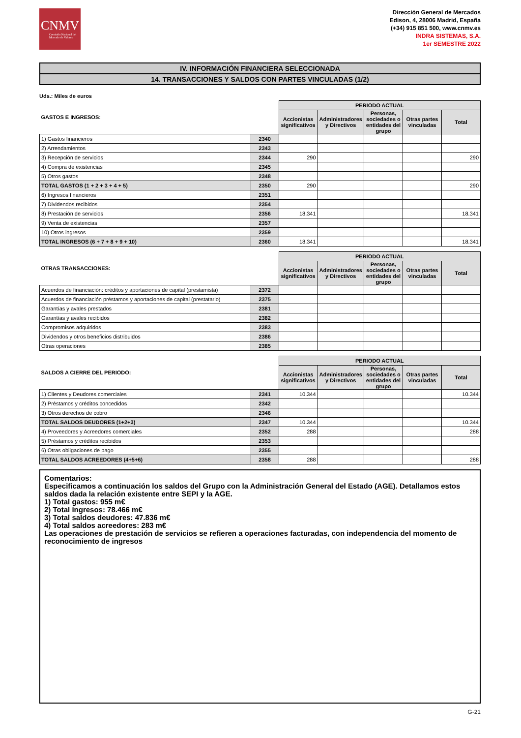CNMV
Comisión Nacional del Mercado de Valores
Dirección General de Mercados
Edison, 4, 28006 Madrid, España
(+34) 915 851 500, www.cnmv.es
INDRA SISTEMAS, S.A.
1er SEMESTRE 2022
IV. INFORMACIÓN FINANCIERA SELECCIONADA
14. TRANSACCIONES Y SALDOS CON PARTES VINCULADAS (1/2)
Uds.: Miles de euros
| GASTOS E INGRESOS: | | PERIODO ACTUAL | | | | |
| --- | --- | --- | --- | --- | --- | --- |
| | | Accionistas significativos | Administradores y Directivos | Personas, sociedades o entidades del grupo | Otras partes vinculadas | Total |
| 1) Gastos financieros | 2340 | | | | | |
| 2) Arrendamientos | 2343 | | | | | |
| 3) Recepción de servicios | 2344 | 290 | | | | 290 |
| 4) Compra de existencias | 2345 | | | | | |
| 5) Otros gastos | 2348 | | | | | |
| TOTAL GASTOS (1 + 2 + 3 + 4 + 5) | 2350 | 290 | | | | 290 |
| 6) Ingresos financieros | 2351 | | | | | |
| 7) Dividendos recibidos | 2354 | | | | | |
| 8) Prestación de servicios | 2356 | 18.341 | | | | 18.341 |
| 9) Venta de existencias | 2357 | | | | | |
| 10) Otros ingresos | 2359 | | | | | |
| TOTAL INGRESOS (6 + 7 + 8 + 9 + 10) | 2360 | 18.341 | | | | 18.341 |
| OTRAS TRANSACCIONES: | | PERIODO ACTUAL | | | | |
| --- | --- | --- | --- | --- | --- | --- |
| | | Accionistas significativos | Administradores y Directivos | Personas, sociedades o entidades del grupo | Otras partes vinculadas | Total |
| Acuerdos de financiación: créditos y aportaciones de capital (prestamista) | 2372 | | | | | |
| Acuerdos de financiación préstamos y aportaciones de capital (prestatario) | 2375 | | | | | |
| Garantías y avales prestados | 2381 | | | | | |
| Garantías y avales recibidos | 2382 | | | | | |
| Compromisos adquiridos | 2383 | | | | | |
| Dividendos y otros beneficios distribuidos | 2386 | | | | | |
| Otras operaciones | 2385 | | | | | |
| SALDOS A CIERRE DEL PERIODO: | | PERIODO ACTUAL | | | | |
| --- | --- | --- | --- | --- | --- | --- |
| | | Accionistas significativos | Administradores y Directivos | Personas, sociedades o entidades del grupo | Otras partes vinculadas | Total |
| 1) Clientes y Deudores comerciales | 2341 | 10.344 | | | | 10.344 |
| 2) Préstamos y créditos concedidos | 2342 | | | | | |
| 3) Otros derechos de cobro | 2346 | | | | | |
| TOTAL SALDOS DEUDORES (1+2+3) | 2347 | 10.344 | | | | 10.344 |
| 4) Proveedores y Acreedores comerciales | 2352 | 288 | | | | 288 |
| 5) Préstamos y créditos recibidos | 2353 | | | | | |
| 6) Otras obligaciones de pago | 2355 | | | | | |
| TOTAL SALDOS ACREEDORES (4+5+6) | 2358 | 288 | | | | 288 |
Comentarios:
Especificamos a continuación los saldos del Grupo con la Administración General del Estado (AGE). Detallamos estos saldos dada la relación existente entre SEPI y la AGE.
1) Total gastos: 955 m€
2) Total ingresos: 78.466 m€
3) Total saldos deudores: 47.836 m€
4) Total saldos acreedores: 283 m€
Las operaciones de prestación de servicios se refieren a operaciones facturadas, con independencia del momento de reconocimiento de ingresos
G-21